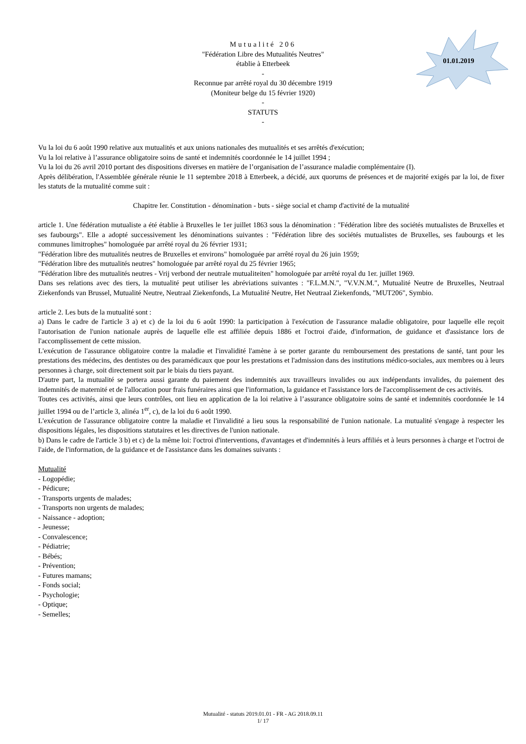01.01.2019
Mutualité 206
"Fédération Libre des Mutualités Neutres"
établie à Etterbeek
-
Reconnue par arrêté royal du 30 décembre 1919
(Moniteur belge du 15 février 1920)
-
STATUTS
-
Vu la loi du 6 août 1990 relative aux mutualités et aux unions nationales des mutualités et ses arrêtés d'exécution;
Vu la loi relative à l’assurance obligatoire soins de santé et indemnités coordonnée le 14 juillet 1994 ;
Vu la loi du 26 avril 2010 portant des dispositions diverses en matière de l’organisation de l’assurance maladie complémentaire (I).
Après délibération, l'Assemblée générale réunie le 11 septembre 2018 à Etterbeek, a décidé, aux quorums de présences et de majorité exigés par la loi, de fixer les statuts de la mutualité comme suit :
Chapitre Ier. Constitution - dénomination - buts - siège social et champ d'activité de la mutualité
article 1. Une fédération mutualiste a été établie à Bruxelles le 1er juillet 1863 sous la dénomination : "Fédération libre des sociétés mutualistes de Bruxelles et ses faubourgs". Elle a adopté successivement les dénominations suivantes : "Fédération libre des sociétés mutualistes de Bruxelles, ses faubourgs et les communes limitrophes" homologuée par arrêté royal du 26 février 1931;
"Fédération libre des mutualités neutres de Bruxelles et environs" homologuée par arrêté royal du 26 juin 1959;
"Fédération libre des mutualités neutres" homologuée par arrêté royal du 25 février 1965;
"Fédération libre des mutualités neutres - Vrij verbond der neutrale mutualiteiten" homologuée par arrêté royal du 1er. juillet 1969.
Dans ses relations avec des tiers, la mutualité peut utiliser les abréviations suivantes : "F.L.M.N.", "V.V.N.M.", Mutualité Neutre de Bruxelles, Neutraal Ziekenfonds van Brussel, Mutualité Neutre, Neutraal Ziekenfonds, La Mutualité Neutre, Het Neutraal Ziekenfonds, "MUT206", Symbio.
article 2. Les buts de la mutualité sont :
a) Dans le cadre de l'article 3 a) et c) de la loi du 6 août 1990: la participation à l'exécution de l'assurance maladie obligatoire, pour laquelle elle reçoit l'autorisation de l'union nationale auprès de laquelle elle est affiliée depuis 1886 et l'octroi d'aide, d'information, de guidance et d'assistance lors de l'accomplissement de cette mission.
L'exécution de l'assurance obligatoire contre la maladie et l'invalidité l'amène à se porter garante du remboursement des prestations de santé, tant pour les prestations des médecins, des dentistes ou des paramédicaux que pour les prestations et l'admission dans des institutions médico-sociales, aux membres ou à leurs personnes à charge, soit directement soit par le biais du tiers payant.
D'autre part, la mutualité se portera aussi garante du paiement des indemnités aux travailleurs invalides ou aux indépendants invalides, du paiement des indemnités de maternité et de l'allocation pour frais funéraires ainsi que l'information, la guidance et l'assistance lors de l'accomplissement de ces activités.
Toutes ces activités, ainsi que leurs contrôles, ont lieu en application de la loi relative à l’assurance obligatoire soins de santé et indemnités coordonnée le 14 juillet 1994 ou de l’article 3, alinéa 1<sup>er</sup>, c), de la loi du 6 août 1990.
L'exécution de l'assurance obligatoire contre la maladie et l'invalidité a lieu sous la responsabilité de l'union nationale. La mutualité s'engage à respecter les dispositions légales, les dispositions statutaires et les directives de l'union nationale.
b) Dans le cadre de l'article 3 b) et c) de la même loi: l'octroi d'interventions, d'avantages et d'indemnités à leurs affiliés et à leurs personnes à charge et l'octroi de l'aide, de l'information, de la guidance et de l'assistance dans les domaines suivants :
Mutualité
- Logopédie;
- Pédicure;
- Transports urgents de malades;
- Transports non urgents de malades;
- Naissance - adoption;
- Jeunesse;
- Convalescence;
- Pédiatrie;
- Bébés;
- Prévention;
- Futures mamans;
- Fonds social;
- Psychologie;
- Optique;
- Semelles;
Mutualité - statuts 2019.01.01 - FR - AG 2018.09.11
1/ 17